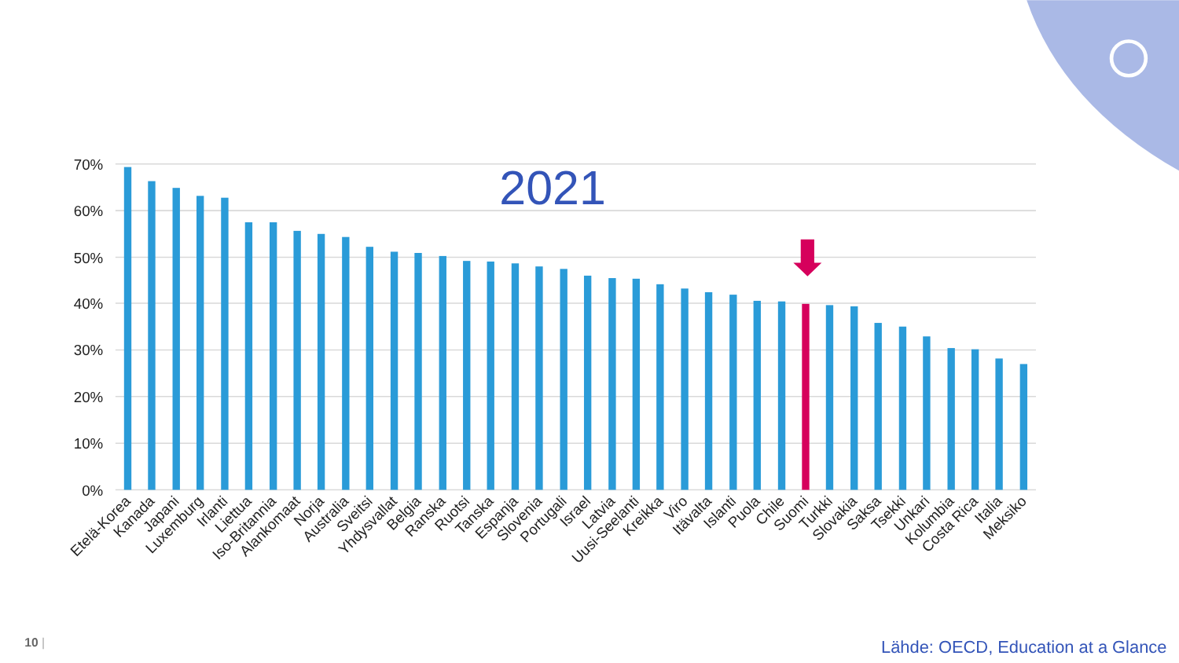2021
70%
60%
50%
40%
30%
20%
10%
0%
Etelä-Korea
Kanada
Japani
Luxemburg
Irlanti
Liettua
Iso-Britannia
Alankomaat
Norja
Australia
Sveitsi
Yhdysvallat
Belgia
Ranska
Ruotsi
Tanska
Espanja
Slovenia
Portugali
Israel
Latvia
Uusi-Seelanti
Kreikka
Viro
Itävalta
Islanti
Puola
Chile
Suomi
Turkki
Slovakia
Saksa
Tsekki
Unkari
Kolumbia
Costa Rica
Italia
Meksiko
10 |
Lähde: OECD, Education at a Glance